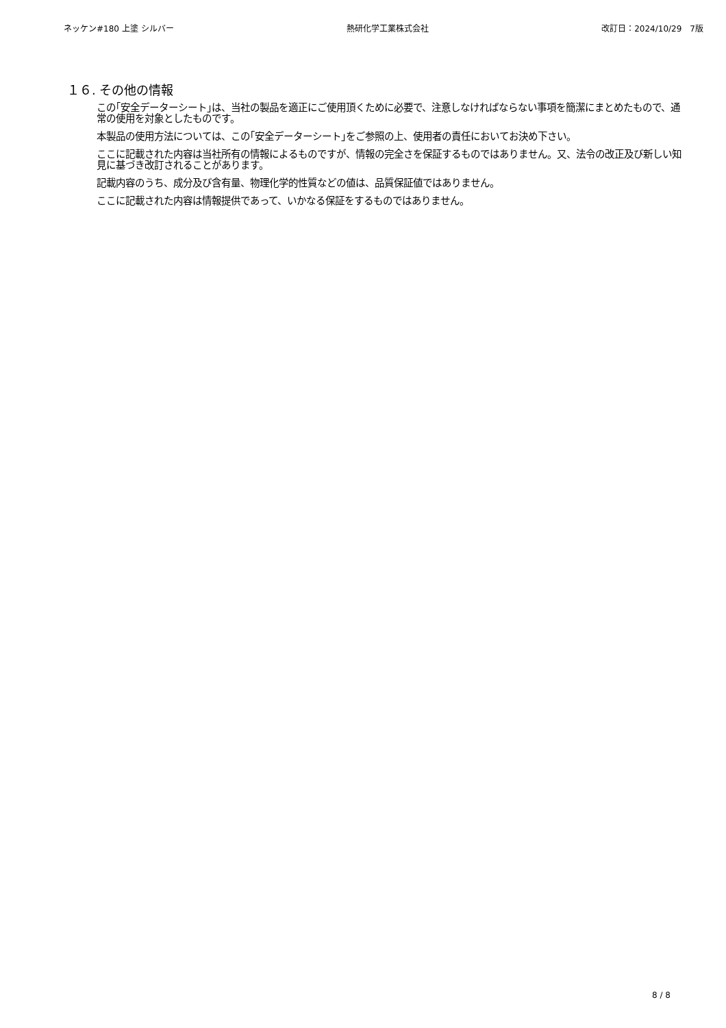ネッケン#180 上塗 シルバー 熱研化学工業株式会社 改訂日：2024/10/29　7版
１６. その他の情報
この｢安全データーシート｣は、当社の製品を適正にご使用頂くために必要で、注意しなければならない事項を簡潔にまとめたもので、通常の使用を対象としたものです。
本製品の使用方法については、この｢安全データーシート｣をご参照の上、使用者の責任においてお決め下さい。
ここに記載された内容は当社所有の情報によるものですが、情報の完全さを保証するものではありません。又、法令の改正及び新しい知見に基づき改訂されることがあります。
記載内容のうち、成分及び含有量、物理化学的性質などの値は、品質保証値ではありません。
ここに記載された内容は情報提供であって、いかなる保証をするものではありません。
8 / 8